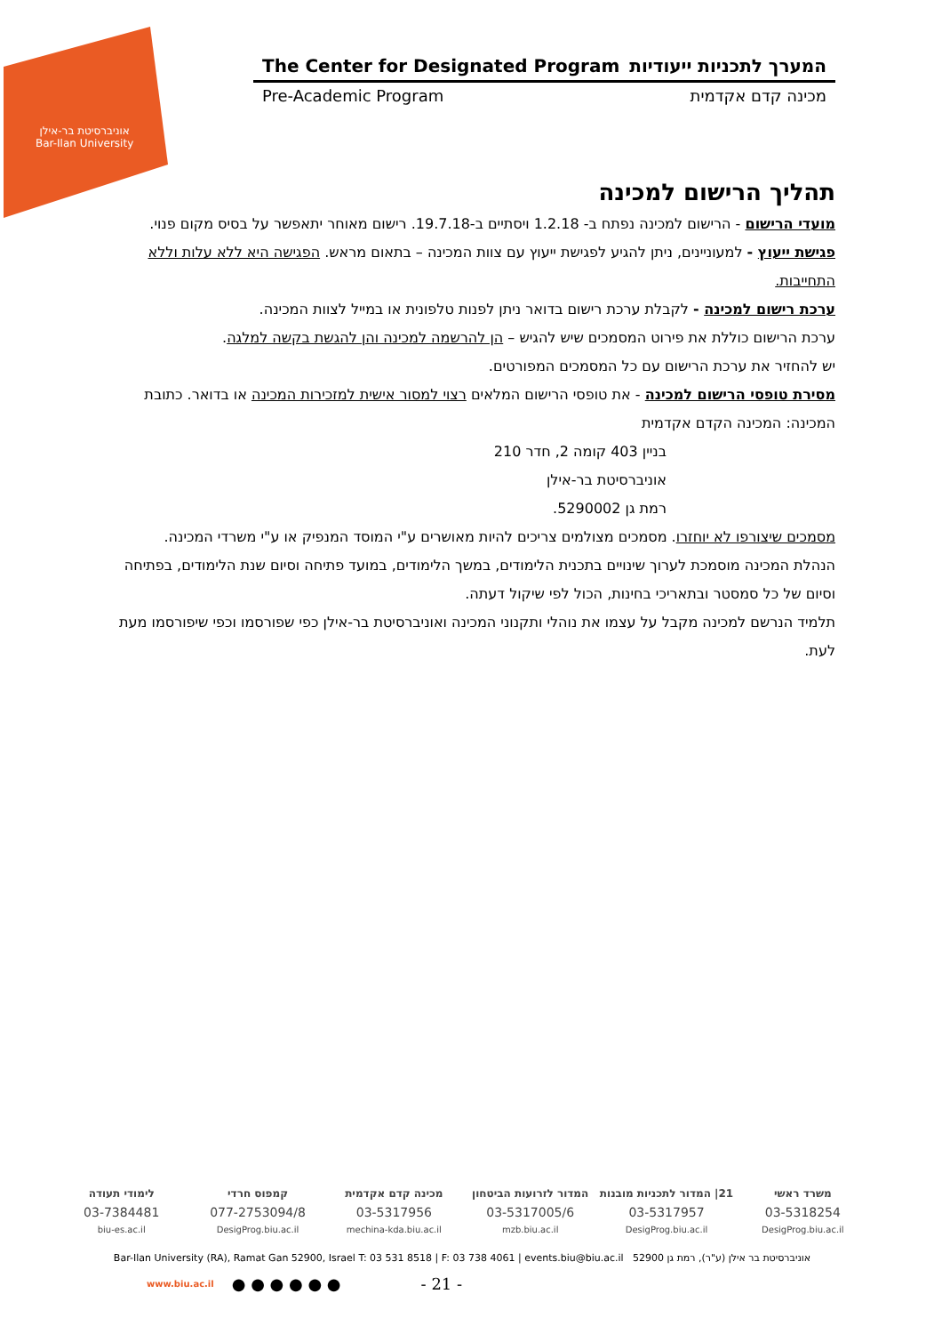אוניברסיטת בר-אילן
Bar-Ilan University
The Center for Designated Program המערך לתכניות ייעודיות
Pre-Academic Program מכינה קדם אקדמית
תהליך הרישום למכינה
מועדי הרישום - הרישום למכינה נפתח ב- 1.2.18 ויסתיים ב-19.7.18. רישום מאוחר יתאפשר על בסיס מקום פנוי.
פגישת ייעוץ - למעוניינים, ניתן להגיע לפגישת ייעוץ עם צוות המכינה – בתאום מראש. הפגישה היא ללא עלות וללא התחייבות.
ערכת רישום למכינה - לקבלת ערכת רישום בדואר ניתן לפנות טלפונית או במייל לצוות המכינה.
ערכת הרישום כוללת את פירוט המסמכים שיש להגיש – הן להרשמה למכינה והן להגשת בקשה למלגה.
יש להחזיר את ערכת הרישום עם כל המסמכים המפורטים.
מסירת טופסי הרישום למכינה - את טופסי הרישום המלאים רצוי למסור אישית למזכירות המכינה או בדואר. כתובת המכינה: המכינה הקדם אקדמית
בניין 403 קומה 2, חדר 210
אוניברסיטת בר-אילן
רמת גן 5290002.
מסמכים שיצורפו לא יוחזרו. מסמכים מצולמים צריכים להיות מאושרים ע"י המוסד המנפיק או ע"י משרדי המכינה.
הנהלת המכינה מוסמכת לערוך שינויים בתכנית הלימודים, במשך הלימודים, במועד פתיחה וסיום שנת הלימודים, בפתיחה וסיום של כל סמסטר ובתאריכי בחינות, הכול לפי שיקול דעתה.
תלמיד הנרשם למכינה מקבל על עצמו את נוהלי ותקנוני המכינה ואוניברסיטת בר-אילן כפי שפורסמו וכפי שיפורסמו מעת לעת.
משרד ראשי 21| המדור לתכניות מובנות המדור לזרועות הביטחון מכינה קדם אקדמית קמפוס חרדי לימודי תעודה
03-5318254 03-5317957 03-5317005/6 03-5317956 077-2753094/8 03-7384481
DesigProg.biu.ac.il DesigProg.biu.ac.il mzb.biu.ac.il mechina-kda.biu.ac.il DesigProg.biu.ac.il biu-es.ac.il
Bar-Ilan University (RA), Ramat Gan 52900, Israel T: 03 531 8518 | F: 03 738 4061 | events.biu@biu.ac.il אוניברסיטת בר אילן (ע"ר), רמת גן 52900
www.biu.ac.il ● ● ● ● ● ● - 21 -